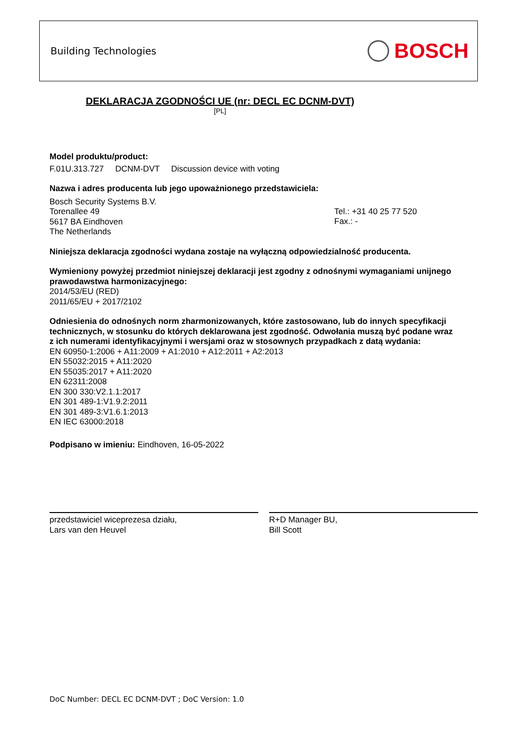Building Technologies BOSCH
DEKLARACJA ZGODNOŚCI UE (nr: DECL EC DCNM-DVT)
[PL]
Model produktu/product:
F.01U.313.727 DCNM-DVT Discussion device with voting
Nazwa i adres producenta lub jego upoważnionego przedstawiciela:
Bosch Security Systems B.V.
Torenallee 49
5617 BA Eindhoven
The Netherlands
Tel.: +31 40 25 77 520
Fax.: -
Niniejsza deklaracja zgodności wydana zostaje na wyłączną odpowiedzialność producenta.
Wymieniony powyżej przedmiot niniejszej deklaracji jest zgodny z odnośnymi wymaganiami unijnego prawodawstwa harmonizacyjnego:
2014/53/EU (RED)
2011/65/EU + 2017/2102
Odniesienia do odnośnych norm zharmonizowanych, które zastosowano, lub do innych specyfikacji technicznych, w stosunku do których deklarowana jest zgodność. Odwołania muszą być podane wraz z ich numerami identyfikacyjnymi i wersjami oraz w stosownych przypadkach z datą wydania:
EN 60950-1:2006 + A11:2009 + A1:2010 + A12:2011 + A2:2013
EN 55032:2015 + A11:2020
EN 55035:2017 + A11:2020
EN 62311:2008
EN 300 330:V2.1.1:2017
EN 301 489-1:V1.9.2:2011
EN 301 489-3:V1.6.1:2013
EN IEC 63000:2018
Podpisano w imieniu: Eindhoven, 16-05-2022
przedstawiciel wiceprezesa działu,
Lars van den Heuvel
R+D Manager BU,
Bill Scott
DoC Number: DECL EC DCNM-DVT ; DoC Version: 1.0